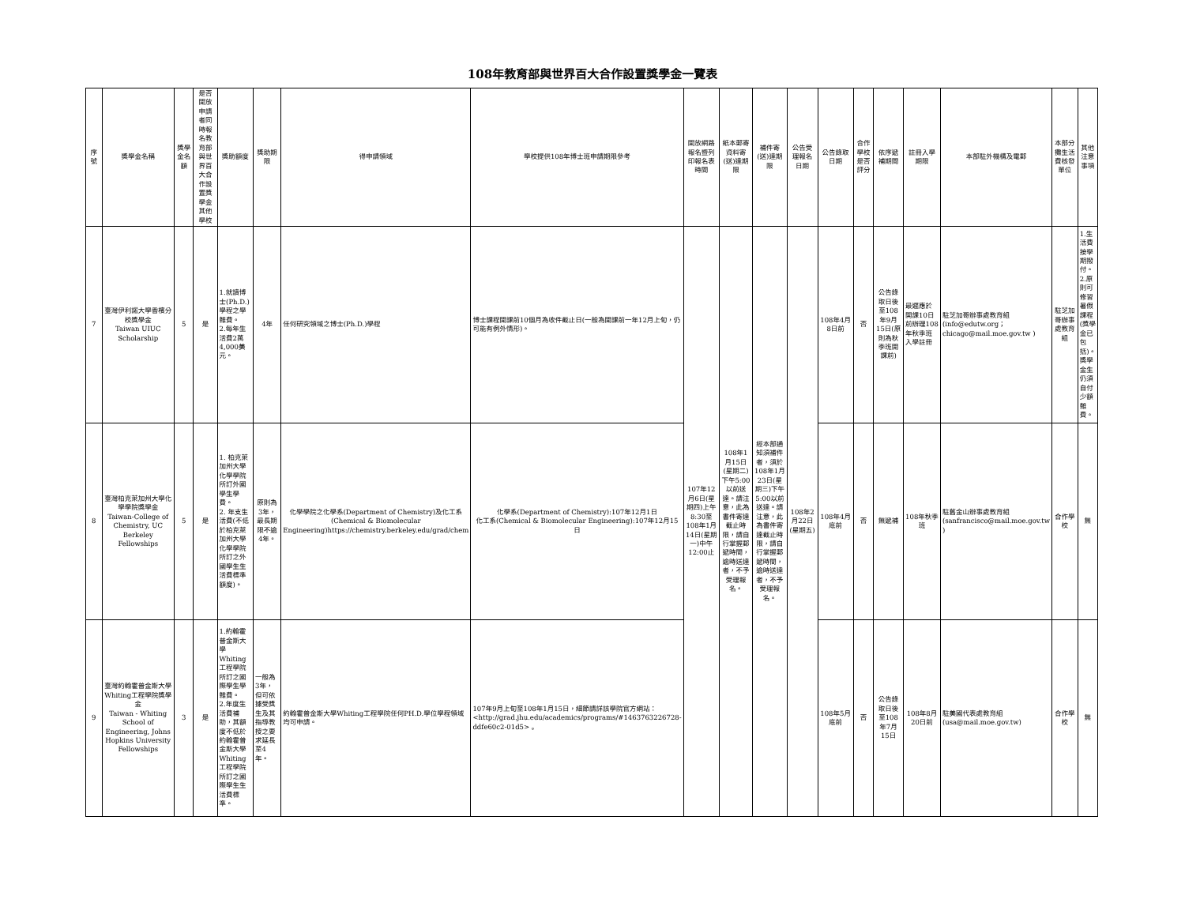108年教育部與世界百大合作設置獎學金一覽表
| 序號 | 獎學金名稱 | 獎學金名額 | 是否開放申請者同時報名教育部與世界百大合作設置獎學金其他學校 | 獎助額度 | 獎助期限 | 得申請領域 | 學校提供108年博士班申請期限參考 | 開放網路報名暨列印報名表時間 | 紙本郵寄資料寄(送)達期限 | 補件寄(送)達期限 | 公告受理報名日期 | 公告錄取日期 | 合作學校是否評分 | 依序遞補期間 | 註冊入學期限 | 本部駐外機構及電郵 | 本部分攤生活費核發單位 | 其他注意事項 |
| --- | --- | --- | --- | --- | --- | --- | --- | --- | --- | --- | --- | --- | --- | --- | --- | --- | --- | --- |
| 7 | 臺灣伊利諾大學香檳分校獎學金 Taiwan UIUC Scholarship | 5 | 是 | 1.就讀博士(Ph.D.)學程之學雜費。 2.每年生活費2萬4,000美元。 | 4年 | 任何研究領域之博士(Ph.D.)學程 | 博士課程開課前10個月為收件截止日(一般為開課前一年12月上旬，仍可能有例外情形)。 | 107年12月6日(星期四)上午8:30至108年1月14日(星期一)中午12:00止 | 108年1月15日(星期二)下午5:00以前送達。請注意，此為書件寄達截止時限，請自行掌握郵遞時間，逾時送達者，不予受理報名。 | 經本部通知須補件者，須於108年1月23日(星期三)下午5:00以前送達。請注意，此為書件寄達截止時限，請自行掌握郵遞時間，逾時送達者，不予受理報名。 | 108年2月22日(星期五) | 108年4月8日前 | 否 | 公告錄取日後至108年9月15日(原則為秋季班開課前) | 最遲應於開課10日前辦理108年秋季班入學註冊 | 駐芝加哥辦事處教育組(info@edutw.org；chicago@mail.moe.gov.tw ) | 駐芝加哥辦事處教育組 | 1.生活費按學期撥付。 2.原則可修習暑假課程(獎學金已包括)。 獎學金生仍須自付少額雜費。 |
| 8 | 臺灣柏克萊加州大學化學學院獎學金 Taiwan-College of Chemistry, UC Berkeley Fellowships | 5 | 是 | 1. 柏克萊加州大學化學學院所訂外國學生學費。 2. 年支生活費(不低於柏克萊加州大學化學學院所訂之外國學生生活費標準額度)。 | 原則為3年，最長期限不逾4年。 | 化學學院之化學系(Department of Chemistry)及化工系(Chemical & Biomolecular Engineering)https://chemistry.berkeley.edu/grad/chem | 化學系(Department of Chemistry):107年12月1日 化工系(Chemical & Biomolecular Engineering):107年12月15日 | | | | | 108年4月底前 | 否 | 無遞補 | 108年秋季班 | 駐舊金山辦事處教育組(sanfrancisco@mail.moe.gov.tw ) | 合作學校 | 無 |
| 9 | 臺灣約翰霍普金斯大學Whiting工程學院獎學金 Taiwan - Whiting School of Engineering, Johns Hopkins University Fellowships | 3 | 是 | 1.約翰霍普金斯大學Whiting 工程學院所訂之國際學生學雜費。 2.年度生活費補助，其額度不低於約翰霍普金斯大學Whiting 工程學院所訂之國際學生生活費標準。 | 一般為3年，但可依據受獎生及其指導教授之要求延長至4年。 | 約翰霍普金斯大學Whiting工程學院任何PH.D.學位學程領域均可申請。 | 107年9月上旬至108年1月15日，細節請詳該學院官方網站：<http://grad.jhu.edu/academics/programs/#1463763226728-ddfe60c2-01d5> 。 | | | | | 108年5月底前 | 否 | 公告錄取日後至108年7月15日 | 108年8月20日前 | 駐美國代表處教育組(usa@mail.moe.gov.tw) | 合作學校 | 無 |